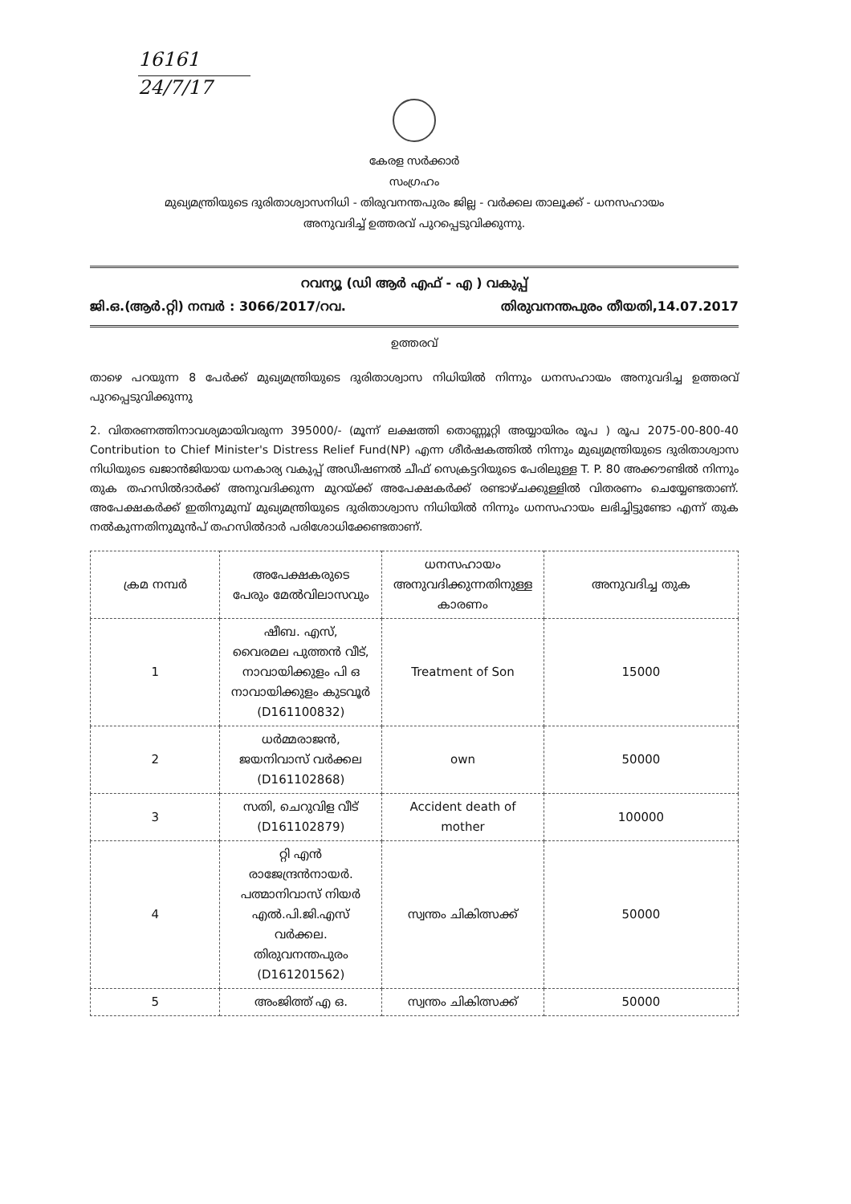16161
24/7/17
കേരള സർക്കാർ
സംഗ്രഹം
മുഖ്യമന്ത്രിയുടെ ദുരിതാശ്വാസനിധി - തിരുവനന്തപുരം ജില്ല - വർക്കല താലൂക്ക് - ധനസഹായം
അനുവദിച്ച് ഉത്തരവ് പുറപ്പെടുവിക്കുന്നു.
റവന്യൂ (ഡി ആർ എഫ് - എ ) വകുപ്പ്
ജി.ഒ.(ആർ.റ്റി) നമ്പർ : 3066/2017/റവ. തിരുവനന്തപുരം തീയതി,14.07.2017
ഉത്തരവ്
താഴെ പറയുന്ന 8 പേർക്ക് മുഖ്യമന്ത്രിയുടെ ദുരിതാശ്വാസ നിധിയിൽ നിന്നും ധനസഹായം അനുവദിച്ച ഉത്തരവ് പുറപ്പെടുവിക്കുന്നു
2. വിതരണത്തിനാവശ്യമായിവരുന്ന 395000/- (മൂന്ന് ലക്ഷത്തി തൊണ്ണൂറ്റി അയ്യായിരം രൂപ ) രൂപ 2075-00-800-40 Contribution to Chief Minister's Distress Relief Fund(NP) എന്ന ശീർഷകത്തിൽ നിന്നും മുഖ്യമന്ത്രിയുടെ ദുരിതാശ്വാസ നിധിയുടെ ഖജാൻജിയായ ധനകാര്യ വകുപ്പ് അഡീഷണൽ ചീഫ് സെക്രട്ടറിയുടെ പേരിലുള്ള T. P. 80 അക്കൗണ്ടിൽ നിന്നും തുക തഹസിൽദാർക്ക് അനുവദിക്കുന്ന മുറയ്ക്ക് അപേക്ഷകർക്ക് രണ്ടാഴ്ചക്കുള്ളിൽ വിതരണം ചെയ്യേണ്ടതാണ്. അപേക്ഷകർക്ക് ഇതിനുമുമ്പ് മുഖ്യമന്ത്രിയുടെ ദുരിതാശ്വാസ നിധിയിൽ നിന്നും ധനസഹായം ലഭിച്ചിട്ടുണ്ടോ എന്ന് തുക നൽകുന്നതിനുമുൻപ് തഹസിൽദാർ പരിശോധിക്കേണ്ടതാണ്.
| ക്രമ നമ്പർ | അപേക്ഷകരുടെ പേരും മേൽവിലാസവും | ധനസഹായം അനുവദിക്കുന്നതിനുള്ള കാരണം | അനുവദിച്ച തുക |
| --- | --- | --- | --- |
| 1 | ഷീബ. എസ്, വൈരമല പുത്തൻ വീട്, നാവായിക്കുളം പി ഒ നാവായിക്കുളം കുടവൂർ (D161100832) | Treatment of Son | 15000 |
| 2 | ധർമ്മരാജൻ, ജയനിവാസ് വർക്കല (D161102868) | own | 50000 |
| 3 | സതി, ചെറുവിള വീട് (D161102879) | Accident death of mother | 100000 |
| 4 | റ്റി എൻ രാജേന്ദ്രൻനായർ. പത്മാനിവാസ് നിയർ എൽ.പി.ജി.എസ് വർക്കല. തിരുവനന്തപുരം (D161201562) | സ്വന്തം ചികിത്സക്ക് | 50000 |
| 5 | അംജിത്ത് എ ഒ. | സ്വന്തം ചികിത്സക്ക് | 50000 |